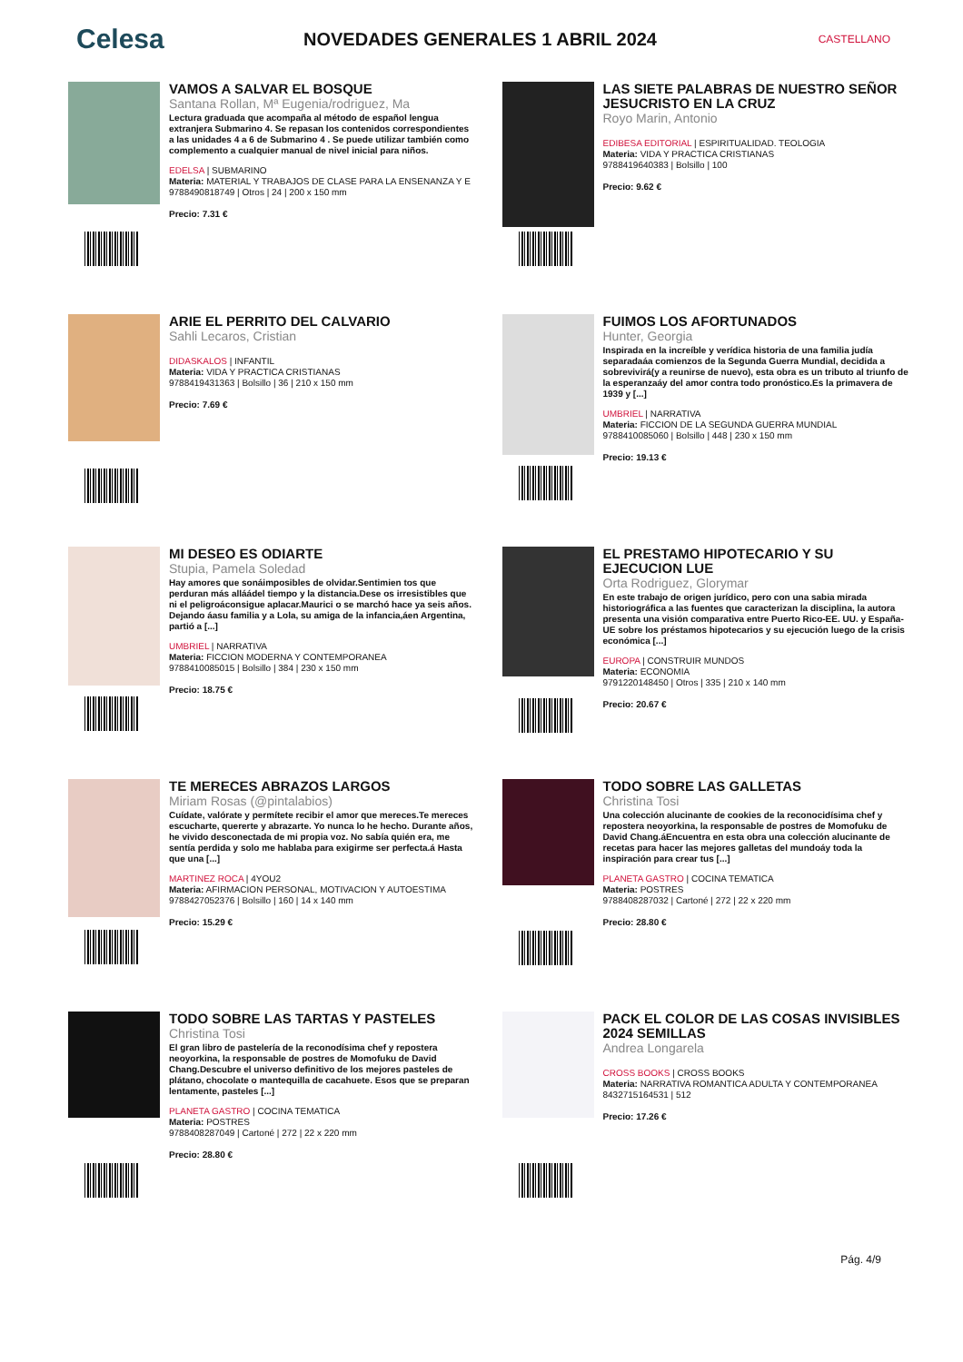Celesa
NOVEDADES GENERALES 1 ABRIL 2024
CASTELLANO
VAMOS A SALVAR EL BOSQUE
Santana Rollan, Mª Eugenia/rodriguez, Ma
Lectura graduada que acompaña al método de español lengua extranjera Submarino 4. Se repasan los contenidos correspondientes a las unidades 4 a 6 de Submarino 4 . Se puede utilizar también como complemento a cualquier manual de nivel inicial para niños.
EDELSA | SUBMARINO
Materia: MATERIAL Y TRABAJOS DE CLASE PARA LA ENSENANZA Y E
9788490818749 | Otros | 24 | 200 x 150 mm
Precio: 7.31 €
LAS SIETE PALABRAS DE NUESTRO SEÑOR JESUCRISTO EN LA CRUZ
Royo Marin, Antonio
EDIBESA EDITORIAL | ESPIRITUALIDAD. TEOLOGIA
Materia: VIDA Y PRACTICA CRISTIANAS
9788419640383 | Bolsillo | 100
Precio: 9.62 €
ARIE EL PERRITO DEL CALVARIO
Sahli Lecaros, Cristian
DIDASKALOS | INFANTIL
Materia: VIDA Y PRACTICA CRISTIANAS
9788419431363 | Bolsillo | 36 | 210 x 150 mm
Precio: 7.69 €
FUIMOS LOS AFORTUNADOS
Hunter, Georgia
Inspirada en la increíble y verídica historia de una familia judía separadaáa comienzos de la Segunda Guerra Mundial, decidida a sobrevivirá(y a reunirse de nuevo), esta obra es un tributo al triunfo de la esperanzaáy del amor contra todo pronóstico.Es la primavera de 1939 y [...]
UMBRIEL | NARRATIVA
Materia: FICCION DE LA SEGUNDA GUERRA MUNDIAL
9788410085060 | Bolsillo | 448 | 230 x 150 mm
Precio: 19.13 €
MI DESEO ES ODIARTE
Stupia, Pamela Soledad
Hay amores que sonáimposibles de olvidar.Sentimien tos que perduran más alláádel tiempo y la distancia.Dese os irresistibles que ni el peligroáconsigue aplacar.Maurici o se marchó hace ya seis años. Dejando áasu familia y a Lola, su amiga de la infancia,áen Argentina, partió a [...]
UMBRIEL | NARRATIVA
Materia: FICCION MODERNA Y CONTEMPORANEA
9788410085015 | Bolsillo | 384 | 230 x 150 mm
Precio: 18.75 €
EL PRESTAMO HIPOTECARIO Y SU EJECUCION LUE
Orta Rodriguez, Glorymar
En este trabajo de origen jurídico, pero con una sabia mirada historiográfica a las fuentes que caracterizan la disciplina, la autora presenta una visión comparativa entre Puerto Rico-EE. UU. y España-UE sobre los préstamos hipotecarios y su ejecución luego de la crisis económica [...]
EUROPA | CONSTRUIR MUNDOS
Materia: ECONOMIA
9791220148450 | Otros | 335 | 210 x 140 mm
Precio: 20.67 €
TE MERECES ABRAZOS LARGOS
Miriam Rosas (@pintalabios)
Cuídate, valórate y permítete recibir el amor que mereces.Te mereces escucharte, quererte y abrazarte. Yo nunca lo he hecho. Durante años, he vivido desconectada de mi propia voz. No sabía quién era, me sentía perdida y solo me hablaba para exigirme ser perfecta.á Hasta que una [...]
MARTINEZ ROCA | 4YOU2
Materia: AFIRMACION PERSONAL, MOTIVACION Y AUTOESTIMA
9788427052376 | Bolsillo | 160 | 14 x 140 mm
Precio: 15.29 €
TODO SOBRE LAS GALLETAS
Christina Tosi
Una colección alucinante de cookies de la reconocidísima chef y repostera neoyorkina, la responsable de postres de Momofuku de David Chang.áEncuentra en esta obra una colección alucinante de recetas para hacer las mejores galletas del mundoáy toda la inspiración para crear tus [...]
PLANETA GASTRO | COCINA TEMATICA
Materia: POSTRES
9788408287032 | Cartoné | 272 | 22 x 220 mm
Precio: 28.80 €
TODO SOBRE LAS TARTAS Y PASTELES
Christina Tosi
El gran libro de pastelería de la reconodísima chef y repostera neoyorkina, la responsable de postres de Momofuku de David Chang.Descubre el universo definitivo de los mejores pasteles de plátano, chocolate o mantequilla de cacahuete. Esos que se preparan lentamente, pasteles [...]
PLANETA GASTRO | COCINA TEMATICA
Materia: POSTRES
9788408287049 | Cartoné | 272 | 22 x 220 mm
Precio: 28.80 €
PACK EL COLOR DE LAS COSAS INVISIBLES 2024 SEMILLAS
Andrea Longarela
CROSS BOOKS | CROSS BOOKS
Materia: NARRATIVA ROMANTICA ADULTA Y CONTEMPORANEA
8432715164531 | 512
Precio: 17.26 €
Pág. 4/9